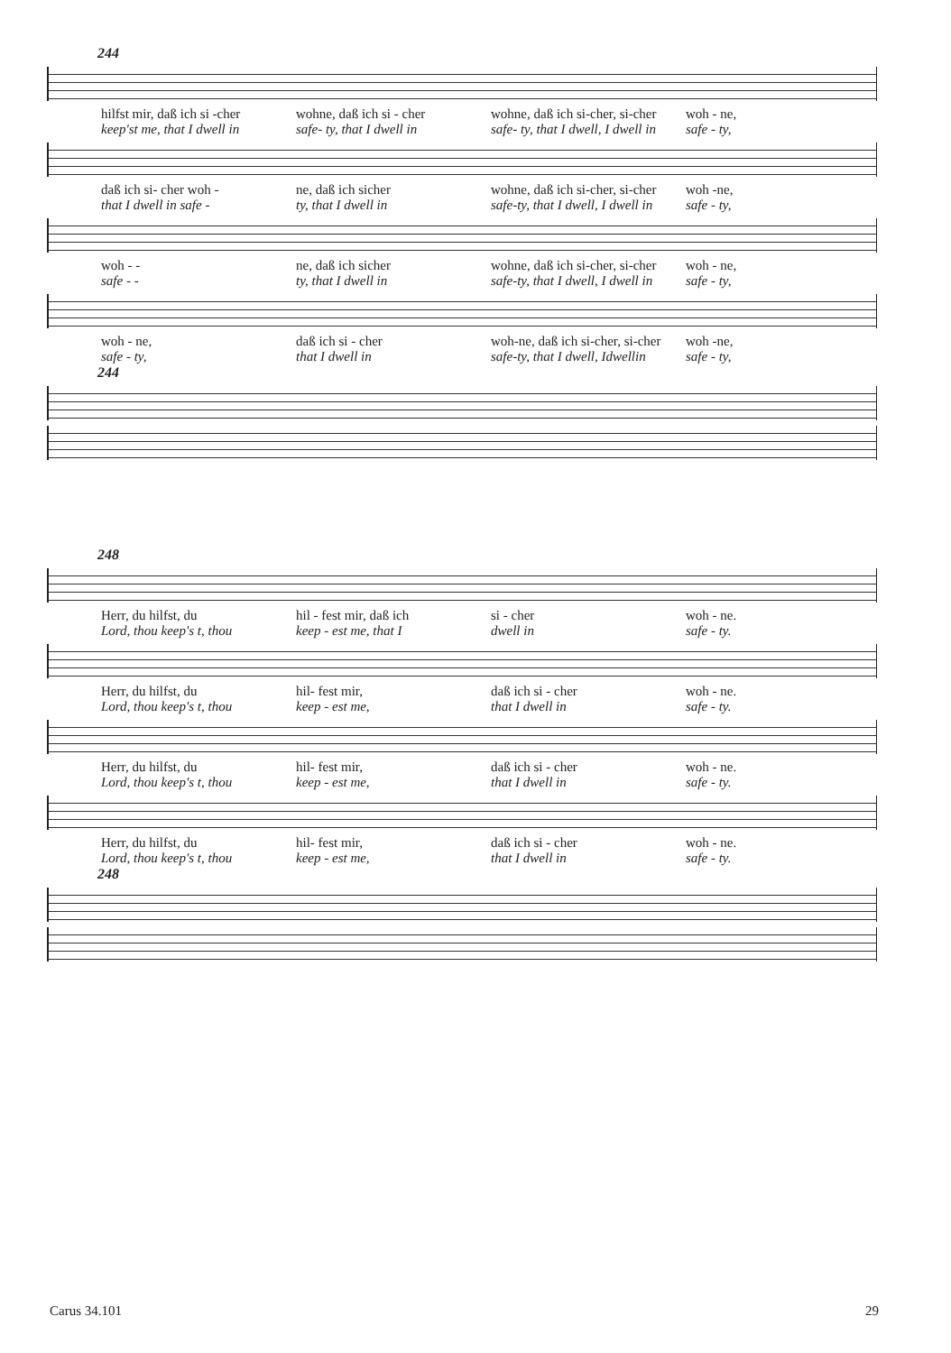244
hilfst mir, daß ich si -cher wohne, daß ich si - cher wohne, daß ich si-cher, si-cher
woh - ne,
keep'st me, that I dwell in safe- ty, that I dwell in safe- ty, that I dwell, I dwell in
safe - ty,
daß ich si- cher woh - ne, daß ich sicher wohne, daß ich si-cher, si-cher
woh -ne,
that I dwell in safe - ty, that I dwell in safe-ty, that I dwell, I dwell in
safe - ty,
woh - - ne, daß ich sicher wohne, daß ich si-cher, si-cher
woh - ne,
safe - - ty, that I dwell in safe-ty, that I dwell, I dwell in
safe - ty,
woh - ne, daß ich si - cher woh-ne, daß ich si-cher, si-cher
woh -ne,
safe - ty, that I dwell in safe-ty, that I dwell, Idwellin
safe - ty,
244
248
Herr, du hilfst, du hil - fest mir, daß ich si - cher woh - ne.
Lord, thou keep's t, thou keep - est me, that I dwell in safe - ty.
Herr, du hilfst, du hil- fest mir, daß ich si - cher woh - ne.
Lord, thou keep's t, thou keep - est me, that I dwell in safe - ty.
Herr, du hilfst, du hil- fest mir, daß ich si - cher woh - ne.
Lord, thou keep's t, thou keep - est me, that I dwell in safe - ty.
Herr, du hilfst, du hil- fest mir, daß ich si - cher woh - ne.
Lord, thou keep's t, thou keep - est me, that I dwell in safe - ty.
248
Carus 34.101 29